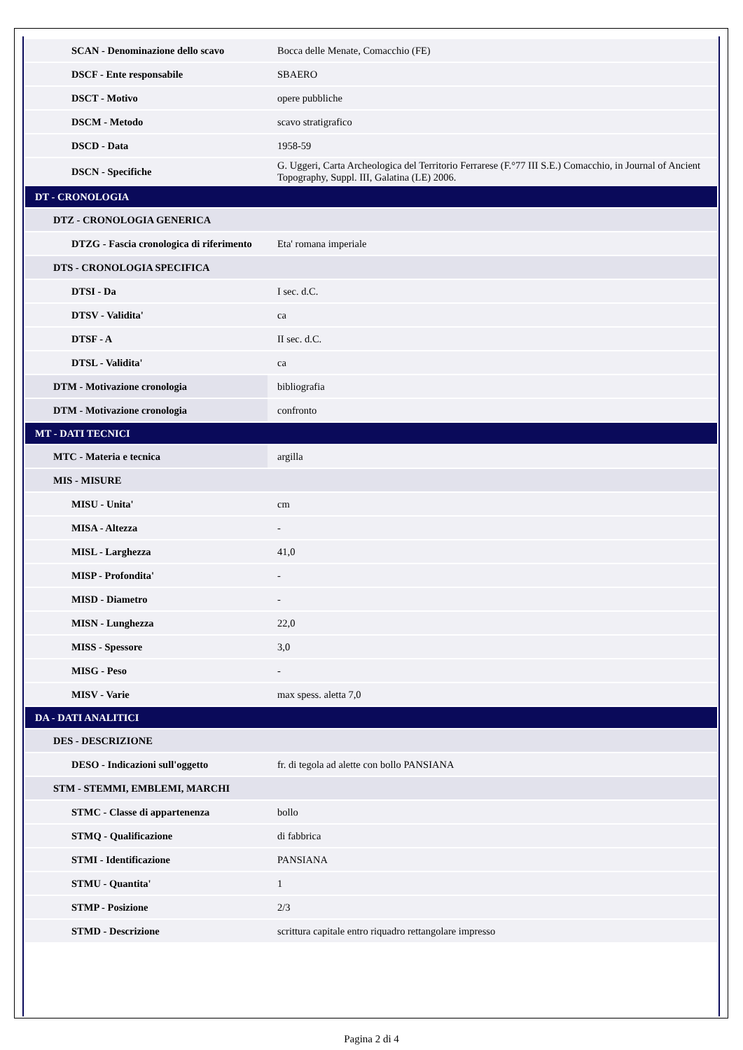| SCAN - Denominazione dello scavo | Bocca delle Menate, Comacchio (FE) |
| DSCF - Ente responsabile | SBAERO |
| DSCT - Motivo | opere pubbliche |
| DSCM - Metodo | scavo stratigrafico |
| DSCD - Data | 1958-59 |
| DSCN - Specifiche | G. Uggeri, Carta Archeologica del Territorio Ferrarese (F.°77 III S.E.) Comacchio, in Journal of Ancient Topography, Suppl. III, Galatina (LE) 2006. |
| DT - CRONOLOGIA | |
| DTZ - CRONOLOGIA GENERICA | |
| DTZG - Fascia cronologica di riferimento | Eta' romana imperiale |
| DTS - CRONOLOGIA SPECIFICA | |
| DTSI - Da | I sec. d.C. |
| DTSV - Validita' | ca |
| DTSF - A | II sec. d.C. |
| DTSL - Validita' | ca |
| DTM - Motivazione cronologia | bibliografia |
| DTM - Motivazione cronologia | confronto |
| MT - DATI TECNICI | |
| MTC - Materia e tecnica | argilla |
| MIS - MISURE | |
| MISU - Unita' | cm |
| MISA - Altezza | - |
| MISL - Larghezza | 41,0 |
| MISP - Profondita' | - |
| MISD - Diametro | - |
| MISN - Lunghezza | 22,0 |
| MISS - Spessore | 3,0 |
| MISG - Peso | - |
| MISV - Varie | max spess. aletta 7,0 |
| DA - DATI ANALITICI | |
| DES - DESCRIZIONE | |
| DESO - Indicazioni sull'oggetto | fr. di tegola ad alette con bollo PANSIANA |
| STM - STEMMI, EMBLEMI, MARCHI | |
| STMC - Classe di appartenenza | bollo |
| STMQ - Qualificazione | di fabbrica |
| STMI - Identificazione | PANSIANA |
| STMU - Quantita' | 1 |
| STMP - Posizione | 2/3 |
| STMD - Descrizione | scrittura capitale entro riquadro rettangolare impresso |
Pagina 2 di 4